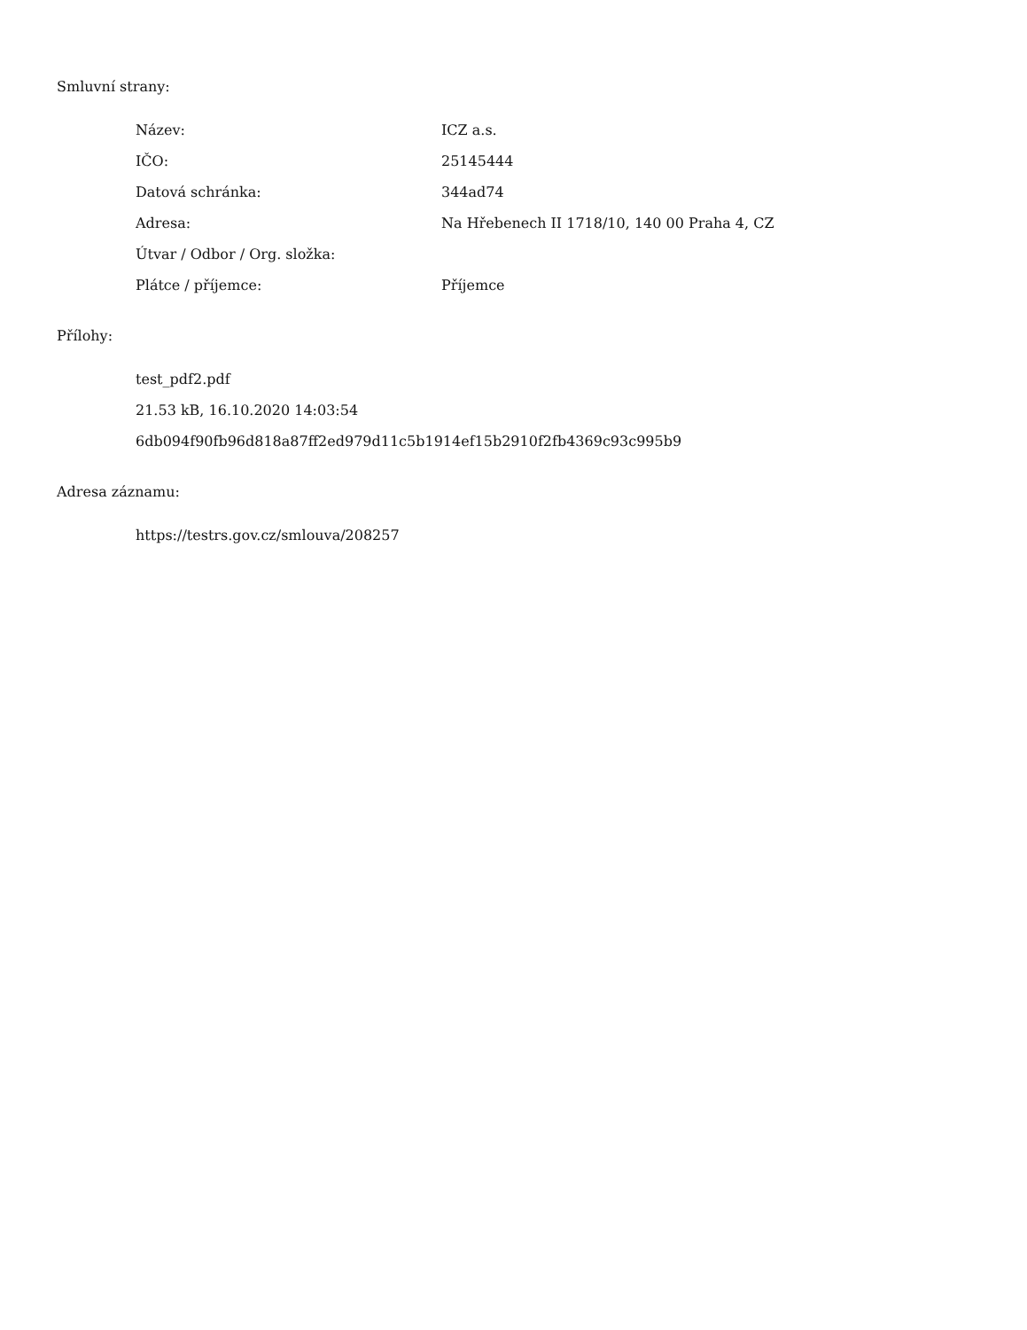Smluvní strany:
| Název: | ICZ a.s. |
| IČO: | 25145444 |
| Datová schránka: | 344ad74 |
| Adresa: | Na Hřebenech II 1718/10, 140 00 Praha 4, CZ |
| Útvar / Odbor / Org. složka: | |
| Plátce / příjemce: | Příjemce |
Přílohy:
test_pdf2.pdf
21.53 kB, 16.10.2020 14:03:54
6db094f90fb96d818a87ff2ed979d11c5b1914ef15b2910f2fb4369c93c995b9
Adresa záznamu:
https://testrs.gov.cz/smlouva/208257